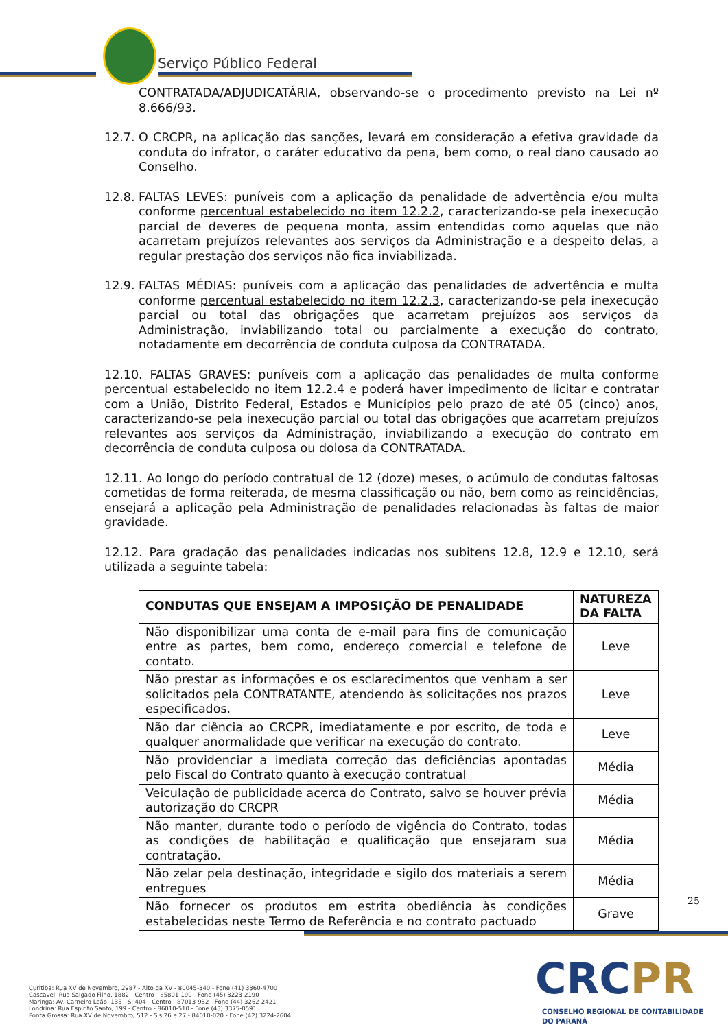Serviço Público Federal
CONTRATADA/ADJUDICATÁRIA, observando-se o procedimento previsto na Lei nº 8.666/93.
12.7.
O CRCPR, na aplicação das sanções, levará em consideração a efetiva gravidade da conduta do infrator, o caráter educativo da pena, bem como, o real dano causado ao Conselho.
12.8.
FALTAS LEVES: puníveis com a aplicação da penalidade de advertência e/ou multa conforme percentual estabelecido no item 12.2.2, caracterizando-se pela inexecução parcial de deveres de pequena monta, assim entendidas como aquelas que não acarretam prejuízos relevantes aos serviços da Administração e a despeito delas, a regular prestação dos serviços não fica inviabilizada.
12.9.
FALTAS MÉDIAS: puníveis com a aplicação das penalidades de advertência e multa conforme percentual estabelecido no item 12.2.3, caracterizando-se pela inexecução parcial ou total das obrigações que acarretam prejuízos aos serviços da Administração, inviabilizando total ou parcialmente a execução do contrato, notadamente em decorrência de conduta culposa da CONTRATADA.
12.10. FALTAS GRAVES: puníveis com a aplicação das penalidades de multa conforme percentual estabelecido no item 12.2.4 e poderá haver impedimento de licitar e contratar com a União, Distrito Federal, Estados e Municípios pelo prazo de até 05 (cinco) anos, caracterizando-se pela inexecução parcial ou total das obrigações que acarretam prejuízos relevantes aos serviços da Administração, inviabilizando a execução do contrato em decorrência de conduta culposa ou dolosa da CONTRATADA.
12.11. Ao longo do período contratual de 12 (doze) meses, o acúmulo de condutas faltosas cometidas de forma reiterada, de mesma classificação ou não, bem como as reincidências, ensejará a aplicação pela Administração de penalidades relacionadas às faltas de maior gravidade.
12.12. Para gradação das penalidades indicadas nos subitens 12.8, 12.9 e 12.10, será utilizada a seguinte tabela:
| CONDUTAS QUE ENSEJAM A IMPOSIÇÃO DE PENALIDADE | NATUREZA DA FALTA |
| --- | --- |
| Não disponibilizar uma conta de e-mail para fins de comunicação entre as partes, bem como, endereço comercial e telefone de contato. | Leve |
| Não prestar as informações e os esclarecimentos que venham a ser solicitados pela CONTRATANTE, atendendo às solicitações nos prazos especificados. | Leve |
| Não dar ciência ao CRCPR, imediatamente e por escrito, de toda e qualquer anormalidade que verificar na execução do contrato. | Leve |
| Não providenciar a imediata correção das deficiências apontadas pelo Fiscal do Contrato quanto à execução contratual | Média |
| Veiculação de publicidade acerca do Contrato, salvo se houver prévia autorização do CRCPR | Média |
| Não manter, durante todo o período de vigência do Contrato, todas as condições de habilitação e qualificação que ensejaram sua contratação. | Média |
| Não zelar pela destinação, integridade e sigilo dos materiais a serem entregues | Média |
| Não fornecer os produtos em estrita obediência às condições estabelecidas neste Termo de Referência e no contrato pactuado | Grave |
25
Curitiba: Rua XV de Novembro, 2987 - Alto da XV - 80045-340 - Fone (41) 3360-4700
Cascavel: Rua Salgado Filho, 1882 - Centro - 85801-190 - Fone (45) 3223-2190
Maringá: Av. Carneiro Leão, 135 - Sl 404 - Centro - 87013-932 - Fone (44) 3262-2421
Londrina: Rua Espírito Santo, 199 - Centro - 86010-510 - Fone (43) 3375-0591
Ponta Grossa: Rua XV de Novembro, 512 - Sls 26 e 27 - 84010-020 - Fone (42) 3224-2604
CRCPR
CONSELHO REGIONAL DE CONTABILIDADE
DO PARANÁ